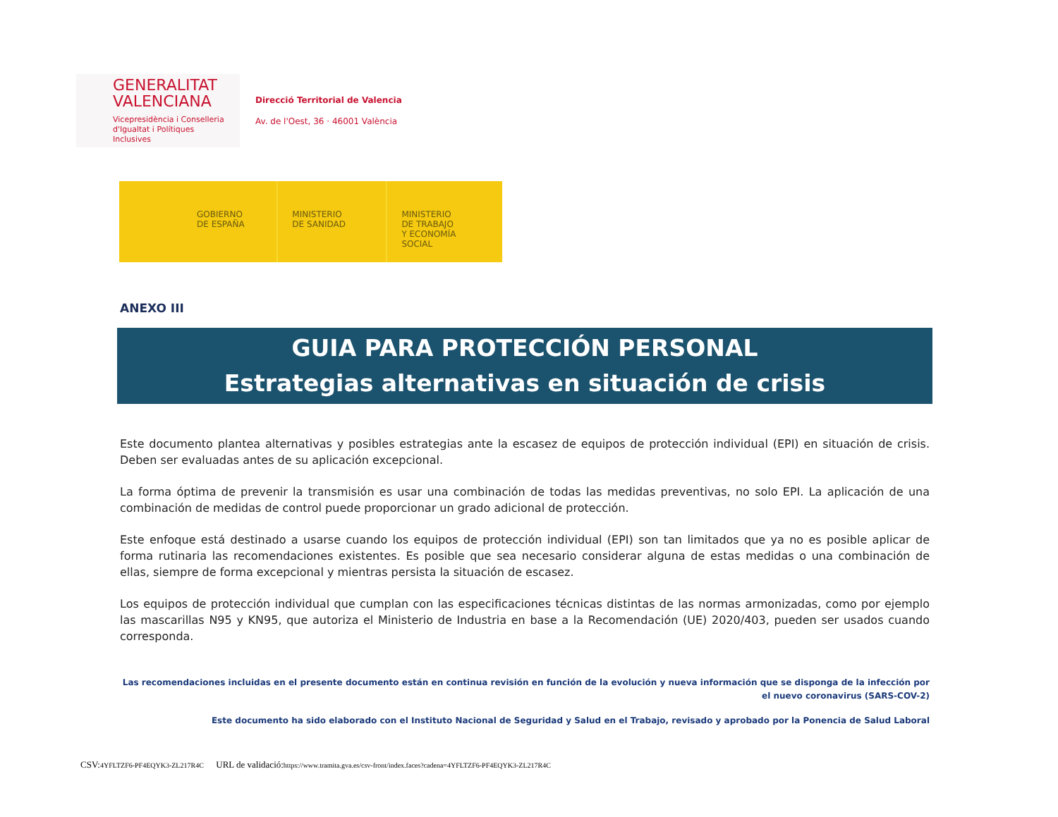GENERALITAT
VALENCIANA
Vicepresidència i Conselleria
d'Igualtat i Polítiques Inclusives
Direcció Territorial de Valencia
Av. de l'Oest, 36 · 46001 València
GOBIERNO
DE ESPAÑA
MINISTERIO
DE SANIDAD
MINISTERIO
DE TRABAJO
Y ECONOMÍA SOCIAL
ANEXO III
GUIA PARA PROTECCIÓN PERSONAL
Estrategias alternativas en situación de crisis
Este documento plantea alternativas y posibles estrategias ante la escasez de equipos de protección individual (EPI) en situación de crisis. Deben ser evaluadas antes de su aplicación excepcional.
La forma óptima de prevenir la transmisión es usar una combinación de todas las medidas preventivas, no solo EPI. La aplicación de una combinación de medidas de control puede proporcionar un grado adicional de protección.
Este enfoque está destinado a usarse cuando los equipos de protección individual (EPI) son tan limitados que ya no es posible aplicar de forma rutinaria las recomendaciones existentes. Es posible que sea necesario considerar alguna de estas medidas o una combinación de ellas, siempre de forma excepcional y mientras persista la situación de escasez.
Los equipos de protección individual que cumplan con las especificaciones técnicas distintas de las normas armonizadas, como por ejemplo las mascarillas N95 y KN95, que autoriza el Ministerio de Industria en base a la Recomendación (UE) 2020/403, pueden ser usados cuando corresponda.
Las recomendaciones incluidas en el presente documento están en continua revisión en función de la evolución y nueva información que se disponga de la infección por el nuevo coronavirus (SARS-COV-2)
Este documento ha sido elaborado con el Instituto Nacional de Seguridad y Salud en el Trabajo, revisado y aprobado por la Ponencia de Salud Laboral
CSV: 4YFLTZF6-PF4EQYK3-ZL217R4C URL de validació: https://www.tramita.gva.es/csv-front/index.faces?cadena=4YFLTZF6-PF4EQYK3-ZL217R4C